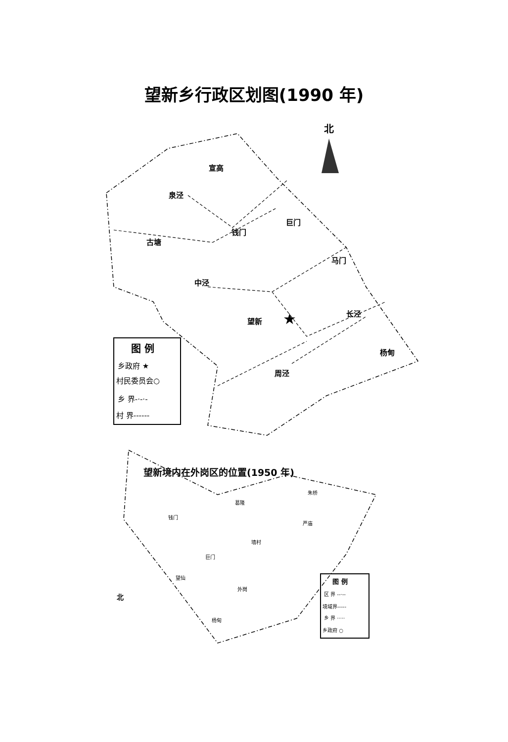望新乡行政区划图(1990 年)
望新境内在外岗区的位置(1950 年)
北
宣高
泉泾
巨门
钱门
古塘
马门
中泾
望新
长泾
杨甸
周泾
★
图 例
乡政府 ★
村民委员会○
乡 界-·-·-
村 界------
钱门
葛隆
朱桥
严庙
墙村
巨门
望仙
外岗
杨甸
北
图 例
区 界 --·--
境域界-----
乡 界 ·····
乡政府 ○